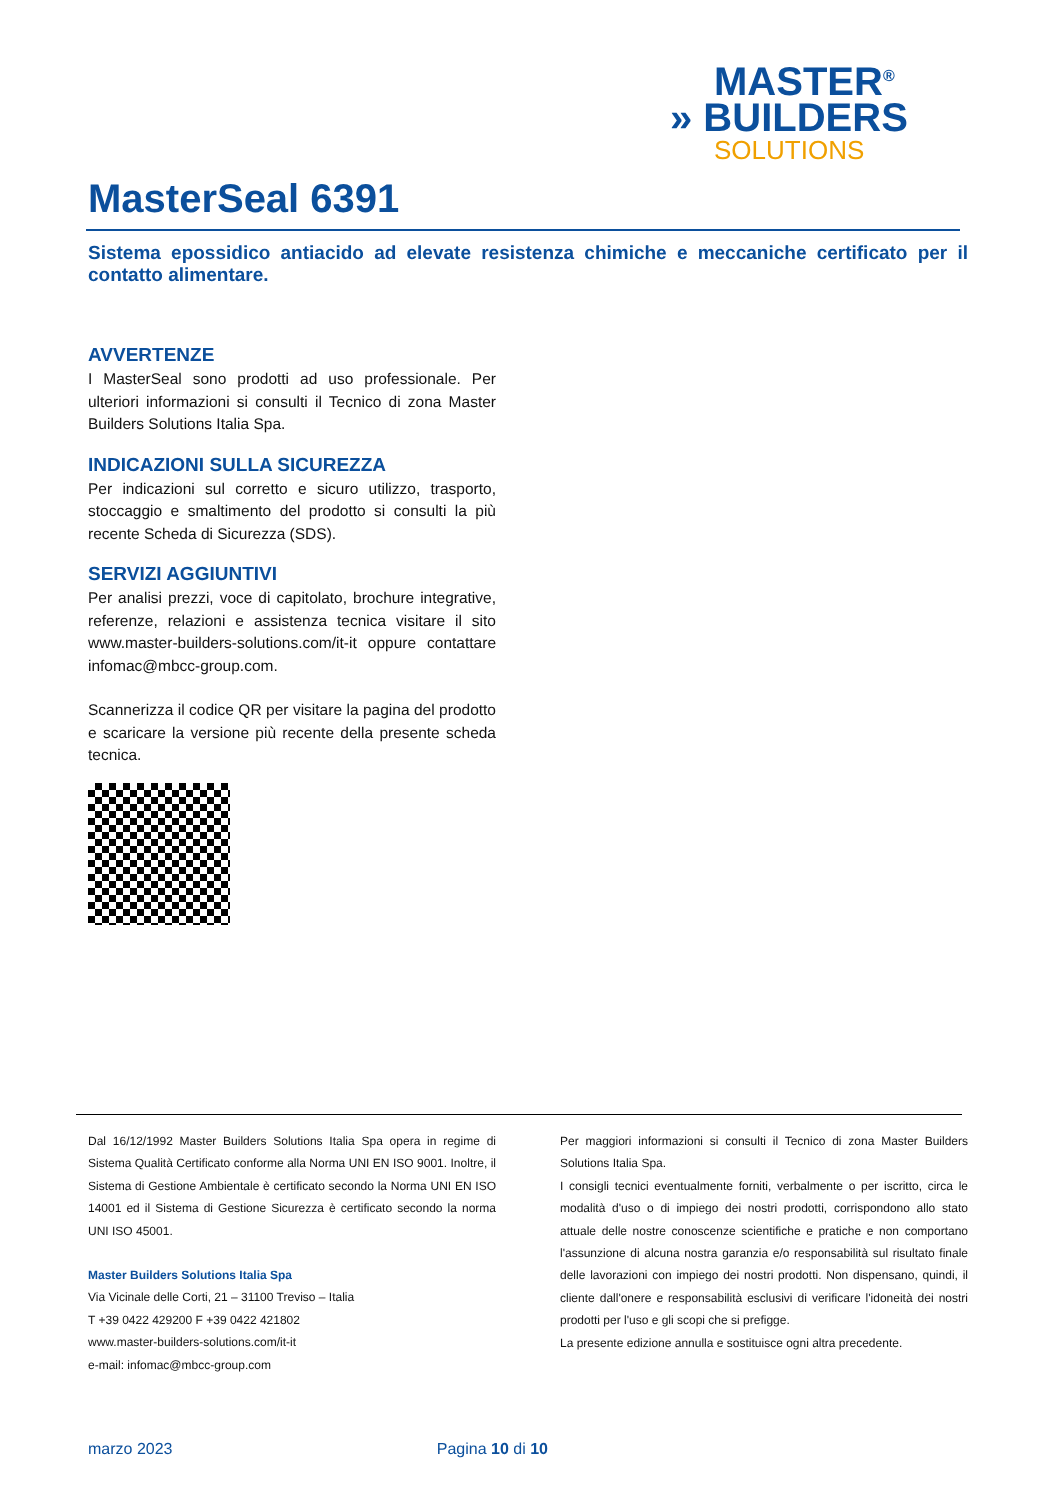MASTER<sup>®</sup>
» BUILDERS
SOLUTIONS
MasterSeal 6391
Sistema epossidico antiacido ad elevate resistenza chimiche e meccaniche certificato per il contatto alimentare.
AVVERTENZE
I MasterSeal sono prodotti ad uso professionale. Per ulteriori informazioni si consulti il Tecnico di zona Master Builders Solutions Italia Spa.
INDICAZIONI SULLA SICUREZZA
Per indicazioni sul corretto e sicuro utilizzo, trasporto, stoccaggio e smaltimento del prodotto si consulti la più recente Scheda di Sicurezza (SDS).
SERVIZI AGGIUNTIVI
Per analisi prezzi, voce di capitolato, brochure integrative, referenze, relazioni e assistenza tecnica visitare il sito www.master-builders-solutions.com/it-it oppure contattare infomac@mbcc-group.com.
Scannerizza il codice QR per visitare la pagina del prodotto e scaricare la versione più recente della presente scheda tecnica.
Dal 16/12/1992 Master Builders Solutions Italia Spa opera in regime di Sistema Qualità Certificato conforme alla Norma UNI EN ISO 9001. Inoltre, il Sistema di Gestione Ambientale è certificato secondo la Norma UNI EN ISO 14001 ed il Sistema di Gestione Sicurezza è certificato secondo la norma UNI ISO 45001.
Master Builders Solutions Italia Spa
Via Vicinale delle Corti, 21 – 31100 Treviso – Italia
T +39 0422 429200 F +39 0422 421802
www.master-builders-solutions.com/it-it
e-mail: infomac@mbcc-group.com
Per maggiori informazioni si consulti il Tecnico di zona Master Builders Solutions Italia Spa.
I consigli tecnici eventualmente forniti, verbalmente o per iscritto, circa le modalità d'uso o di impiego dei nostri prodotti, corrispondono allo stato attuale delle nostre conoscenze scientifiche e pratiche e non comportano l'assunzione di alcuna nostra garanzia e/o responsabilità sul risultato finale delle lavorazioni con impiego dei nostri prodotti. Non dispensano, quindi, il cliente dall'onere e responsabilità esclusivi di verificare l'idoneità dei nostri prodotti per l'uso e gli scopi che si prefigge.
La presente edizione annulla e sostituisce ogni altra precedente.
marzo 2023 Pagina 10 di 10